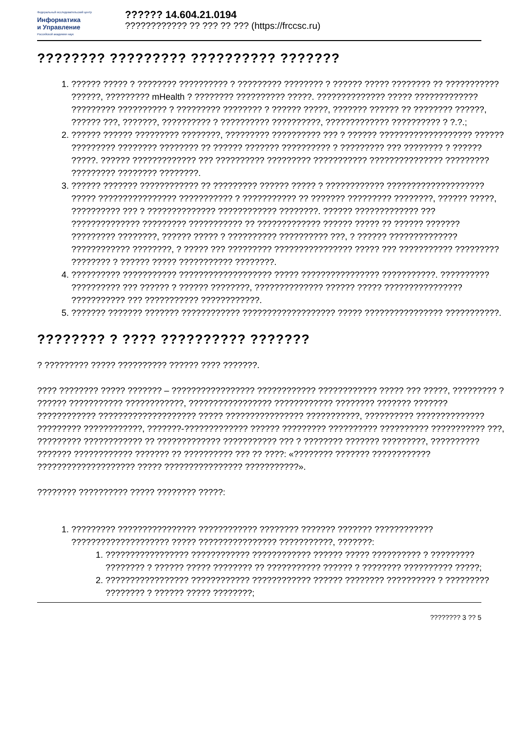Федеральный исследовательский центр
Информатика
и Управление
Российской академии наук
?????? 14.604.21.0194???????????? ?? ??? ?? ??? (https://frccsc.ru)
???????? ????????? ?????????? ???????
1. ?????? ????? ? ???????? ?????????? ? ????????? ???????? ? ?????? ????? ???????? ?? ??????????? ??????, ????????? mHealth ? ???????? ?????????? ?????. ?????????????? ????? ????????????? ????????? ?????????? ? ????????? ???????? ? ?????? ?????, ??????? ?????? ?? ???????? ??????, ?????? ???, ???????, ?????????? ? ?????????? ??????????, ????????????? ?????????? ? ?.?.;
2. ?????? ?????? ????????? ????????, ????????? ?????????? ??? ? ?????? ??????????????????? ?????? ????????? ???????? ???????? ?? ?????? ??????? ?????????? ? ????????? ??? ???????? ? ?????? ?????. ?????? ????????????? ??? ?????????? ????????? ??????????? ??????????????? ????????? ????????? ???????? ????????.
3. ?????? ??????? ???????????? ?? ????????? ?????? ????? ? ???????????? ???????????????????? ????? ???????????????? ??????????? ? ??????????? ?? ??????? ????????? ????????, ?????? ?????, ?????????? ??? ? ?????????????? ???????????? ????????. ?????? ????????????? ??? ?????????????? ????????? ??????????? ?? ????????????? ?????? ????? ?? ?????? ??????? ????????? ????????, ?????? ????? ? ?????????? ?????????? ???, ? ?????? ?????????????? ???????????? ????????, ? ????? ??? ????????? ???????????????? ????? ??? ??????????? ????????? ???????? ? ?????? ????? ??????????? ????????.
4. ?????????? ??????????? ??????????????????? ????? ???????????????? ???????????. ?????????? ?????????? ??? ?????? ? ?????? ????????, ?????????????? ?????? ????? ???????????????? ??????????? ??? ??????????? ????????????.
5. ??????? ??????? ??????? ???????????? ??????????????????? ????? ???????????????? ???????????.
???????? ? ???? ?????????? ???????
? ????????? ????? ?????????? ?????? ???? ???????.
???? ???????? ????? ??????? – ????????????????? ???????????? ???????????? ????? ??? ?????, ????????? ? ?????? ??????????? ????????????, ????????????????? ???????????? ???????? ??????? ??????? ???????????? ???????????????????? ????? ???????????????? ???????????, ?????????? ?????????????? ????????? ????????????, ???????-????????????? ?????? ????????? ?????????? ?????????? ??????????? ???, ????????? ???????????? ?? ????????????? ??????????? ??? ? ???????? ??????? ?????????, ?????????? ??????? ???????????? ??????? ?? ?????????? ??? ?? ????: «???????? ??????? ???????????? ???????????????????? ????? ???????????????? ???????????».
???????? ?????????? ????? ???????? ?????:
1. ????????? ???????????????? ???????????? ???????? ??????? ??????? ???????????? ???????????????????? ????? ???????????????? ???????????, ???????:
1. ????????????????? ???????????? ???????????? ?????? ????? ?????????? ? ????????? ???????? ? ?????? ????? ???????? ?? ??????????? ?????? ? ???????? ?????????? ?????;
2. ????????????????? ???????????? ???????????? ?????? ???????? ?????????? ? ????????? ???????? ? ?????? ????? ????????;
???????? 3 ?? 5